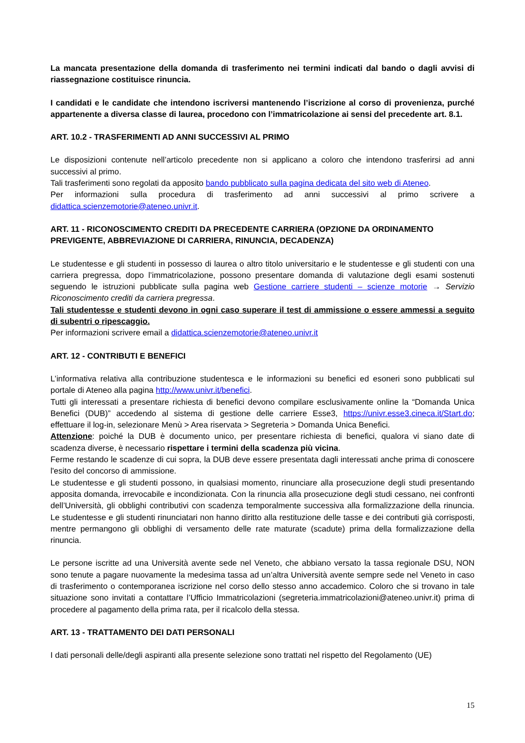La mancata presentazione della domanda di trasferimento nei termini indicati dal bando o dagli avvisi di riassegnazione costituisce rinuncia.
I candidati e le candidate che intendono iscriversi mantenendo l’iscrizione al corso di provenienza, purché appartenente a diversa classe di laurea, procedono con l’immatricolazione ai sensi del precedente art. 8.1.
ART. 10.2 - TRASFERIMENTI AD ANNI SUCCESSIVI AL PRIMO
Le disposizioni contenute nell’articolo precedente non si applicano a coloro che intendono trasferirsi ad anni successivi al primo.
Tali trasferimenti sono regolati da apposito bando pubblicato sulla pagina dedicata del sito web di Ateneo.
Per informazioni sulla procedura di trasferimento ad anni successivi al primo scrivere a didattica.scienzemotorie@ateneo.univr.it.
ART. 11 - RICONOSCIMENTO CREDITI DA PRECEDENTE CARRIERA (OPZIONE DA ORDINAMENTO PREVIGENTE, ABBREVIAZIONE DI CARRIERA, RINUNCIA, DECADENZA)
Le studentesse e gli studenti in possesso di laurea o altro titolo universitario e le studentesse e gli studenti con una carriera pregressa, dopo l’immatricolazione, possono presentare domanda di valutazione degli esami sostenuti seguendo le istruzioni pubblicate sulla pagina web Gestione carriere studenti – scienze motorie → Servizio Riconoscimento crediti da carriera pregressa.
Tali studentesse e studenti devono in ogni caso superare il test di ammissione o essere ammessi a seguito di subentri o ripescaggio.
Per informazioni scrivere email a didattica.scienzemotorie@ateneo.univr.it
ART. 12 - CONTRIBUTI E BENEFICI
L’informativa relativa alla contribuzione studentesca e le informazioni su benefici ed esoneri sono pubblicati sul portale di Ateneo alla pagina http://www.univr.it/benefici.
Tutti gli interessati a presentare richiesta di benefici devono compilare esclusivamente online la “Domanda Unica Benefici (DUB)” accedendo al sistema di gestione delle carriere Esse3, https://univr.esse3.cineca.it/Start.do; effettuare il log-in, selezionare Menù > Area riservata > Segreteria > Domanda Unica Benefici.
Attenzione: poiché la DUB è documento unico, per presentare richiesta di benefici, qualora vi siano date di scadenza diverse, è necessario rispettare i termini della scadenza più vicina.
Ferme restando le scadenze di cui sopra, la DUB deve essere presentata dagli interessati anche prima di conoscere l'esito del concorso di ammissione.
Le studentesse e gli studenti possono, in qualsiasi momento, rinunciare alla prosecuzione degli studi presentando apposita domanda, irrevocabile e incondizionata. Con la rinuncia alla prosecuzione degli studi cessano, nei confronti dell’Università, gli obblighi contributivi con scadenza temporalmente successiva alla formalizzazione della rinuncia. Le studentesse e gli studenti rinunciatari non hanno diritto alla restituzione delle tasse e dei contributi già corrisposti, mentre permangono gli obblighi di versamento delle rate maturate (scadute) prima della formalizzazione della rinuncia.
Le persone iscritte ad una Università avente sede nel Veneto, che abbiano versato la tassa regionale DSU, NON sono tenute a pagare nuovamente la medesima tassa ad un’altra Università avente sempre sede nel Veneto in caso di trasferimento o contemporanea iscrizione nel corso dello stesso anno accademico. Coloro che si trovano in tale situazione sono invitati a contattare l’Ufficio Immatricolazioni (segreteria.immatricolazioni@ateneo.univr.it) prima di procedere al pagamento della prima rata, per il ricalcolo della stessa.
ART. 13 - TRATTAMENTO DEI DATI PERSONALI
I dati personali delle/degli aspiranti alla presente selezione sono trattati nel rispetto del Regolamento (UE)
15